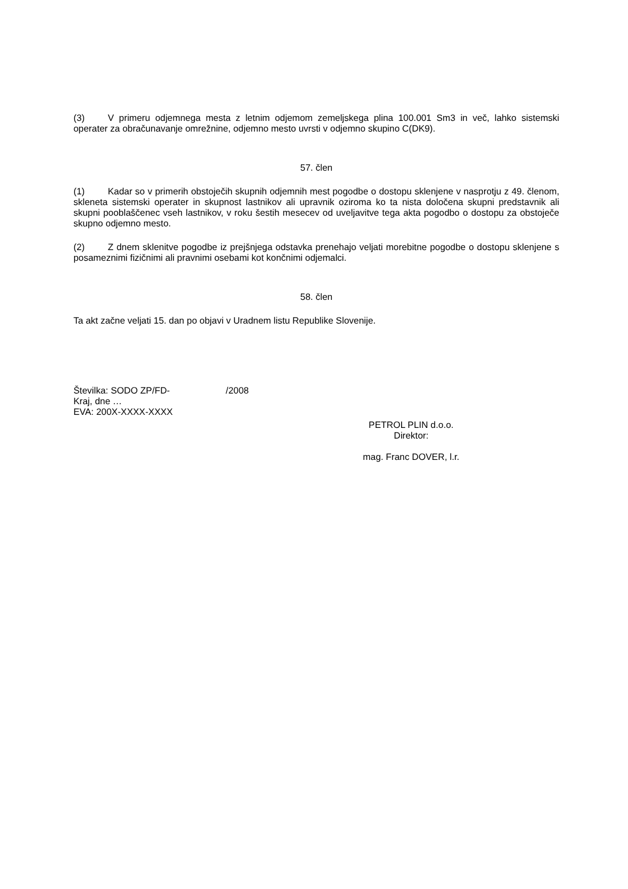(3) V primeru odjemnega mesta z letnim odjemom zemeljskega plina 100.001 Sm3 in več, lahko sistemski operater za obračunavanje omrežnine, odjemno mesto uvrsti v odjemno skupino C(DK9).
57. člen
(1) Kadar so v primerih obstoječih skupnih odjemnih mest pogodbe o dostopu sklenjene v nasprotju z 49. členom, skleneta sistemski operater in skupnost lastnikov ali upravnik oziroma ko ta nista določena skupni predstavnik ali skupni pooblaščenec vseh lastnikov, v roku šestih mesecev od uveljavitve tega akta pogodbo o dostopu za obstoječe skupno odjemno mesto.
(2) Z dnem sklenitve pogodbe iz prejšnjega odstavka prenehajo veljati morebitne pogodbe o dostopu sklenjene s posameznimi fizičnimi ali pravnimi osebami kot končnimi odjemalci.
58. člen
Ta akt začne veljati 15. dan po objavi v Uradnem listu Republike Slovenije.
Številka: SODO ZP/FD- /2008
Kraj, dne …
EVA: 200X-XXXX-XXXX
PETROL PLIN d.o.o.
Direktor:
mag. Franc DOVER, l.r.